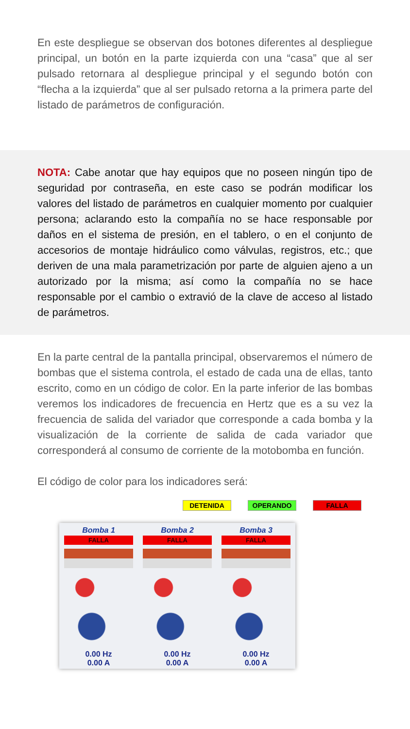En este despliegue se observan dos botones diferentes al despliegue principal, un botón en la parte izquierda con una “casa” que al ser pulsado retornara al despliegue principal y el segundo botón con “flecha a la izquierda” que al ser pulsado retorna a la primera parte del listado de parámetros de configuración.
NOTA: Cabe anotar que hay equipos que no poseen ningún tipo de seguridad por contraseña, en este caso se podrán modificar los valores del listado de parámetros en cualquier momento por cualquier persona; aclarando esto la compañía no se hace responsable por daños en el sistema de presión, en el tablero, o en el conjunto de accesorios de montaje hidráulico como válvulas, registros, etc.; que deriven de una mala parametrización por parte de alguien ajeno a un autorizado por la misma; así como la compañía no se hace responsable por el cambio o extravió de la clave de acceso al listado de parámetros.
En la parte central de la pantalla principal, observaremos el número de bombas que el sistema controla, el estado de cada una de ellas, tanto escrito, como en un código de color. En la parte inferior de las bombas veremos los indicadores de frecuencia en Hertz que es a su vez la frecuencia de salida del variador que corresponde a cada bomba y la visualización de la corriente de salida de cada variador que corresponderá al consumo de corriente de la motobomba en función.
El código de color para los indicadores será:
DETENIDA OPERANDO FALLA
Bomba 1
FALLA
0.00 Hz
0.00 A
Bomba 2
FALLA
0.00 Hz
0.00 A
Bomba 3
FALLA
0.00 Hz
0.00 A